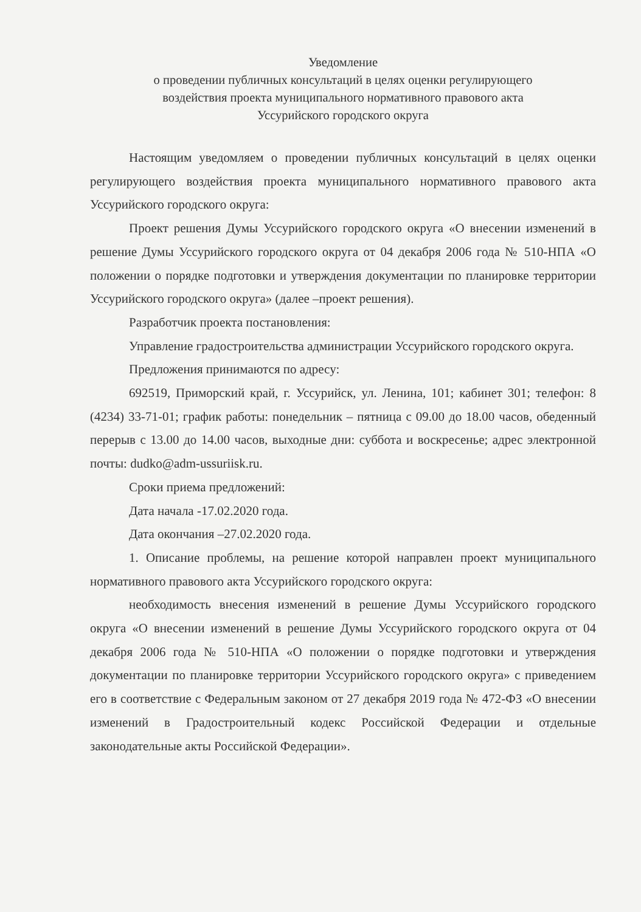Уведомление
о проведении публичных консультаций в целях оценки регулирующего
воздействия проекта муниципального нормативного правового акта
Уссурийского городского округа
Настоящим уведомляем о проведении публичных консультаций в целях оценки регулирующего воздействия проекта муниципального нормативного правового акта Уссурийского городского округа:
Проект решения Думы Уссурийского городского округа «О внесении изменений в решение Думы Уссурийского городского округа от 04 декабря 2006 года № 510-НПА «О положении о порядке подготовки и утверждения документации по планировке территории Уссурийского городского округа» (далее –проект решения).
Разработчик проекта постановления:
Управление градостроительства администрации Уссурийского городского округа.
Предложения принимаются по адресу:
692519, Приморский край, г. Уссурийск, ул. Ленина, 101; кабинет 301; телефон: 8 (4234) 33-71-01; график работы: понедельник – пятница с 09.00 до 18.00 часов, обеденный перерыв с 13.00 до 14.00 часов, выходные дни: суббота и воскресенье; адрес электронной почты: dudko@adm-ussuriisk.ru.
Сроки приема предложений:
Дата начала -17.02.2020 года.
Дата окончания –27.02.2020 года.
1. Описание проблемы, на решение которой направлен проект муниципального нормативного правового акта Уссурийского городского округа:
необходимость внесения изменений в решение Думы Уссурийского городского округа «О внесении изменений в решение Думы Уссурийского городского округа от 04 декабря 2006 года № 510-НПА «О положении о порядке подготовки и утверждения документации по планировке территории Уссурийского городского округа» с приведением его в соответствие с Федеральным законом от 27 декабря 2019 года № 472-ФЗ «О внесении изменений в Градостроительный кодекс Российской Федерации и отдельные законодательные акты Российской Федерации».